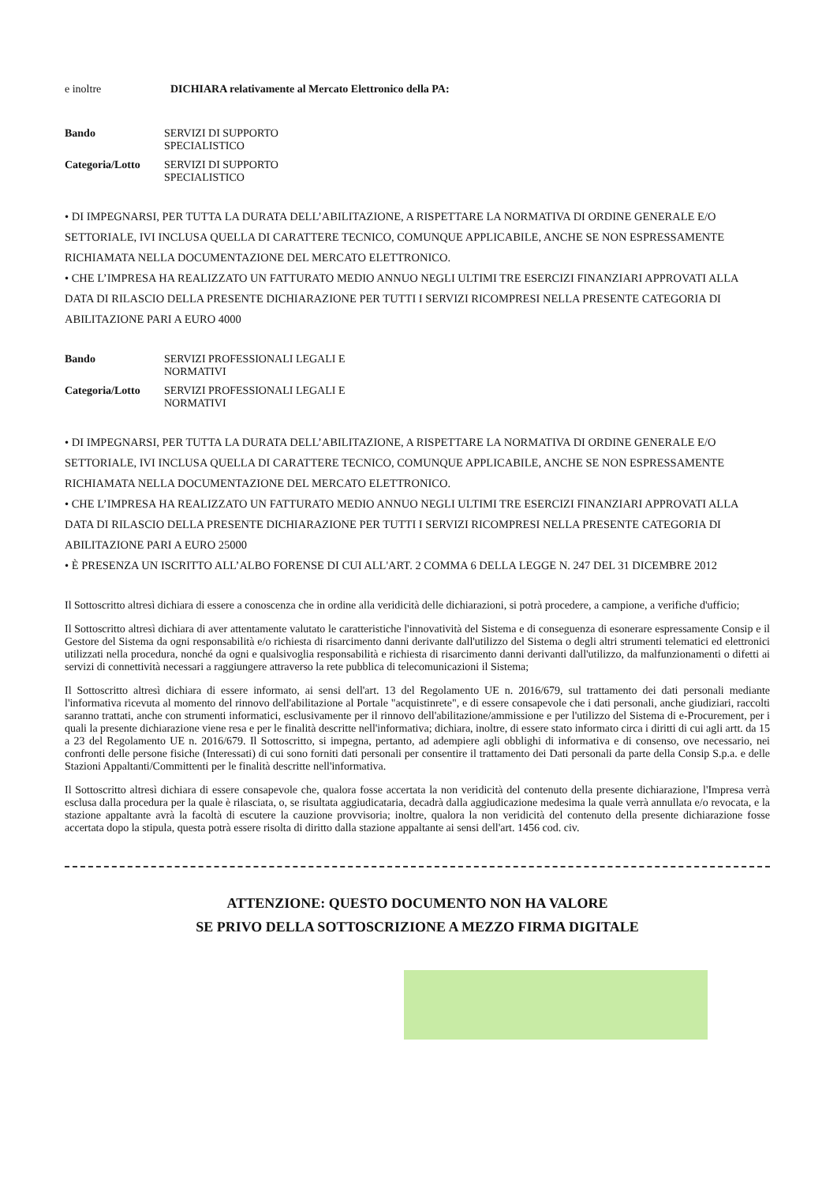e inoltre DICHIARA relativamente al Mercato Elettronico della PA:
Bando SERVIZI DI SUPPORTO
SPECIALISTICO
Categoria/Lotto SERVIZI DI SUPPORTO
SPECIALISTICO
• DI IMPEGNARSI, PER TUTTA LA DURATA DELL’ABILITAZIONE, A RISPETTARE LA NORMATIVA DI ORDINE GENERALE E/O SETTORIALE, IVI INCLUSA QUELLA DI CARATTERE TECNICO, COMUNQUE APPLICABILE, ANCHE SE NON ESPRESSAMENTE RICHIAMATA NELLA DOCUMENTAZIONE DEL MERCATO ELETTRONICO.
• CHE L’IMPRESA HA REALIZZATO UN FATTURATO MEDIO ANNUO NEGLI ULTIMI TRE ESERCIZI FINANZIARI APPROVATI ALLA DATA DI RILASCIO DELLA PRESENTE DICHIARAZIONE PER TUTTI I SERVIZI RICOMPRESI NELLA PRESENTE CATEGORIA DI ABILITAZIONE PARI A EURO 4000
Bando SERVIZI PROFESSIONALI LEGALI E
NORMATIVI
Categoria/Lotto SERVIZI PROFESSIONALI LEGALI E
NORMATIVI
• DI IMPEGNARSI, PER TUTTA LA DURATA DELL’ABILITAZIONE, A RISPETTARE LA NORMATIVA DI ORDINE GENERALE E/O SETTORIALE, IVI INCLUSA QUELLA DI CARATTERE TECNICO, COMUNQUE APPLICABILE, ANCHE SE NON ESPRESSAMENTE RICHIAMATA NELLA DOCUMENTAZIONE DEL MERCATO ELETTRONICO.
• CHE L’IMPRESA HA REALIZZATO UN FATTURATO MEDIO ANNUO NEGLI ULTIMI TRE ESERCIZI FINANZIARI APPROVATI ALLA DATA DI RILASCIO DELLA PRESENTE DICHIARAZIONE PER TUTTI I SERVIZI RICOMPRESI NELLA PRESENTE CATEGORIA DI ABILITAZIONE PARI A EURO 25000
• È PRESENZA UN ISCRITTO ALL’ALBO FORENSE DI CUI ALL'ART. 2 COMMA 6 DELLA LEGGE N. 247 DEL 31 DICEMBRE 2012
Il Sottoscritto altresì dichiara di essere a conoscenza che in ordine alla veridicità delle dichiarazioni, si potrà procedere, a campione, a verifiche d'ufficio;
Il Sottoscritto altresì dichiara di aver attentamente valutato le caratteristiche l'innovatività del Sistema e di conseguenza di esonerare espressamente Consip e il Gestore del Sistema da ogni responsabilità e/o richiesta di risarcimento danni derivante dall'utilizzo del Sistema o degli altri strumenti telematici ed elettronici utilizzati nella procedura, nonché da ogni e qualsivoglia responsabilità e richiesta di risarcimento danni derivanti dall'utilizzo, da malfunzionamenti o difetti ai servizi di connettività necessari a raggiungere attraverso la rete pubblica di telecomunicazioni il Sistema;
Il Sottoscritto altresì dichiara di essere informato, ai sensi dell'art. 13 del Regolamento UE n. 2016/679, sul trattamento dei dati personali mediante l'informativa ricevuta al momento del rinnovo dell'abilitazione al Portale "acquistinrete", e di essere consapevole che i dati personali, anche giudiziari, raccolti saranno trattati, anche con strumenti informatici, esclusivamente per il rinnovo dell'abilitazione/ammissione e per l'utilizzo del Sistema di e-Procurement, per i quali la presente dichiarazione viene resa e per le finalità descritte nell'informativa; dichiara, inoltre, di essere stato informato circa i diritti di cui agli artt. da 15 a 23 del Regolamento UE n. 2016/679. Il Sottoscritto, si impegna, pertanto, ad adempiere agli obblighi di informativa e di consenso, ove necessario, nei confronti delle persone fisiche (Interessati) di cui sono forniti dati personali per consentire il trattamento dei Dati personali da parte della Consip S.p.a. e delle Stazioni Appaltanti/Committenti per le finalità descritte nell'informativa.
Il Sottoscritto altresì dichiara di essere consapevole che, qualora fosse accertata la non veridicità del contenuto della presente dichiarazione, l'Impresa verrà esclusa dalla procedura per la quale è rilasciata, o, se risultata aggiudicataria, decadrà dalla aggiudicazione medesima la quale verrà annullata e/o revocata, e la stazione appaltante avrà la facoltà di escutere la cauzione provvisoria; inoltre, qualora la non veridicità del contenuto della presente dichiarazione fosse accertata dopo la stipula, questa potrà essere risolta di diritto dalla stazione appaltante ai sensi dell'art. 1456 cod. civ.
ATTENZIONE: QUESTO DOCUMENTO NON HA VALORE
SE PRIVO DELLA SOTTOSCRIZIONE A MEZZO FIRMA DIGITALE